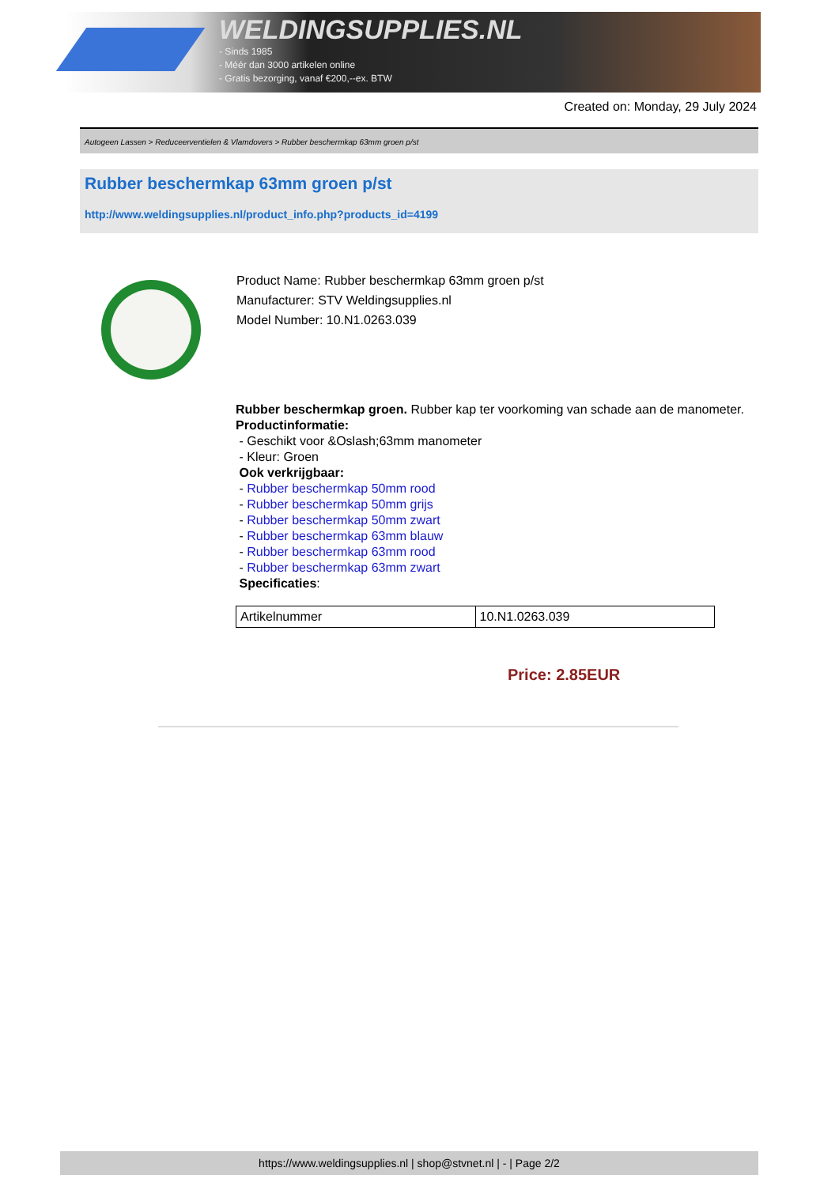WELDINGSUPPLIES.NL
- Sinds 1985
- Méér dan 3000 artikelen online
- Gratis bezorging, vanaf €200,--ex. BTW
Created on: Monday, 29 July 2024
Autogeen Lassen > Reduceerventielen & Vlamdovers > Rubber beschermkap 63mm groen p/st
Rubber beschermkap 63mm groen p/st
http://www.weldingsupplies.nl/product_info.php?products_id=4199
Product Name: Rubber beschermkap 63mm groen p/st
Manufacturer: STV Weldingsupplies.nl
Model Number: 10.N1.0263.039
Rubber beschermkap groen. Rubber kap ter voorkoming van schade aan de manometer.
Productinformatie:
- Geschikt voor &Oslash;63mm manometer
- Kleur: Groen
Ook verkrijgbaar:
- Rubber beschermkap 50mm rood
- Rubber beschermkap 50mm grijs
- Rubber beschermkap 50mm zwart
- Rubber beschermkap 63mm blauw
- Rubber beschermkap 63mm rood
- Rubber beschermkap 63mm zwart
Specificaties:
| Artikelnummer | 10.N1.0263.039 |
Price: 2.85EUR
https://www.weldingsupplies.nl | shop@stvnet.nl | - | Page 2/2